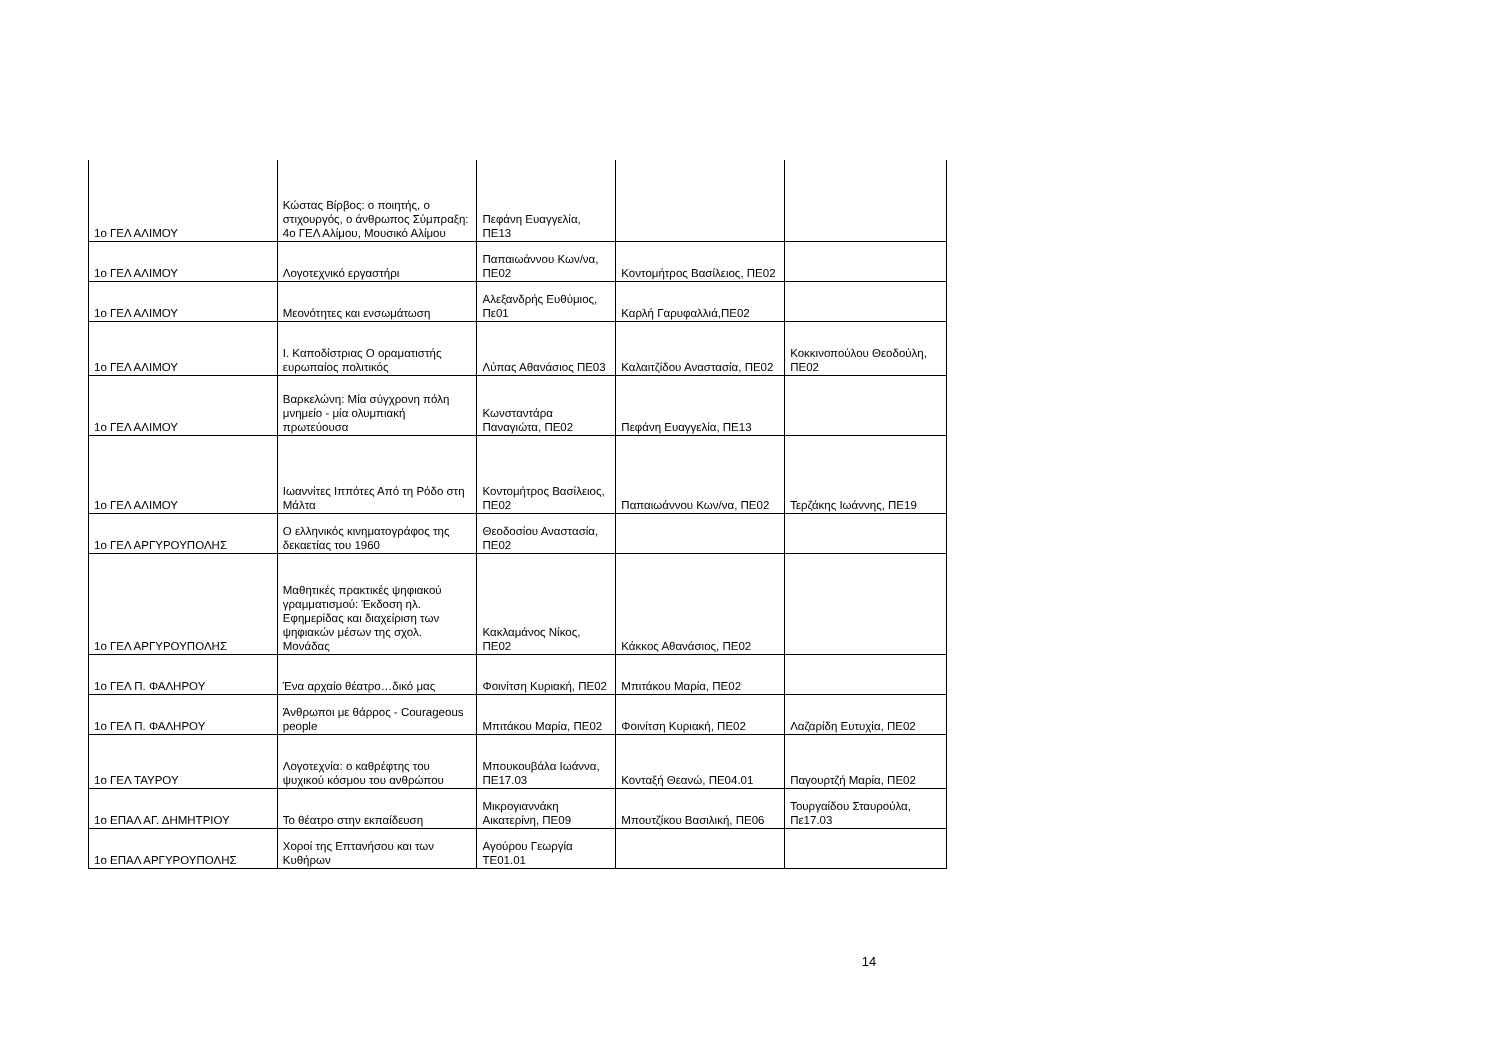| 1ο ΓΕΛ ΑΛΙΜΟΥ | Κώστας Βίρβος: ο ποιητής, ο στιχουργός, ο άνθρωπος Σύμπραξη: 4ο ΓΕΛ Αλίμου, Μουσικό Αλίμου | Πεφάνη Ευαγγελία, ΠΕ13 | | |
| 1ο ΓΕΛ ΑΛΙΜΟΥ | Λογοτεχνικό εργαστήρι | Παπαιωάννου Κων/να, ΠΕ02 | Κοντομήτρος Βασίλειος, ΠΕ02 | |
| 1ο ΓΕΛ ΑΛΙΜΟΥ | Μεονότητες και ενσωμάτωση | Αλεξανδρής Ευθύμιος, Πε01 | Καρλή Γαρυφαλλιά,ΠΕ02 | |
| 1ο ΓΕΛ ΑΛΙΜΟΥ | Ι. Καποδίστριας Ο οραματιστής ευρωπαίος πολιτικός | Λύπας Αθανάσιος ΠΕ03 | Καλαιτζίδου Αναστασία, ΠΕ02 | Κοκκινοπούλου Θεοδούλη, ΠΕ02 |
| 1ο ΓΕΛ ΑΛΙΜΟΥ | Βαρκελώνη: Μία σύγχρονη πόλη μνημείο - μία ολυμπιακή πρωτεύουσα | Κωνσταντάρα Παναγιώτα, ΠΕ02 | Πεφάνη Ευαγγελία, ΠΕ13 | |
| 1ο ΓΕΛ ΑΛΙΜΟΥ | Ιωαννίτες Ιππότες Από τη Ρόδο στη Μάλτα | Κοντομήτρος Βασίλειος, ΠΕ02 | Παπαιωάννου Κων/να, ΠΕ02 | Τερζάκης Ιωάννης, ΠΕ19 |
| 1ο ΓΕΛ ΑΡΓΥΡΟΥΠΟΛΗΣ | Ο ελληνικός κινηματογράφος της δεκαετίας του 1960 | Θεοδοσίου Αναστασία, ΠΕ02 | | |
| 1ο ΓΕΛ ΑΡΓΥΡΟΥΠΟΛΗΣ | Μαθητικές πρακτικές ψηφιακού γραμματισμού: Έκδοση ηλ. Εφημερίδας και διαχείριση των ψηφιακών μέσων της σχολ. Μονάδας | Κακλαμάνος Νίκος, ΠΕ02 | Κάκκος Αθανάσιος, ΠΕ02 | |
| 1ο ΓΕΛ Π. ΦΑΛΗΡΟΥ | Ένα αρχαίο θέατρο…δικό μας | Φοινίτση Κυριακή, ΠΕ02 | Μπιτάκου Μαρία, ΠΕ02 | |
| 1ο ΓΕΛ Π. ΦΑΛΗΡΟΥ | Άνθρωποι με θάρρος - Courageous people | Μπιτάκου Μαρία, ΠΕ02 | Φοινίτση Κυριακή, ΠΕ02 | Λαζαρίδη Ευτυχία, ΠΕ02 |
| 1ο ΓΕΛ ΤΑΥΡΟΥ | Λογοτεχνία: ο καθρέφτης του ψυχικού κόσμου του ανθρώπου | Μπουκουβάλα Ιωάννα, ΠΕ17.03 | Κονταξή Θεανώ, ΠΕ04.01 | Παγουρτζή Μαρία, ΠΕ02 |
| 1ο ΕΠΑΛ ΑΓ. ΔΗΜΗΤΡΙΟΥ | Το θέατρο στην εκπαίδευση | Μικρογιαννάκη Αικατερίνη, ΠΕ09 | Μπουτζίκου Βασιλική, ΠΕ06 | Τουργαίδου Σταυρούλα, Πε17.03 |
| 1ο ΕΠΑΛ ΑΡΓΥΡΟΥΠΟΛΗΣ | Χοροί της Επτανήσου και των Κυθήρων | Αγούρου Γεωργία ΤΕ01.01 | | |
14